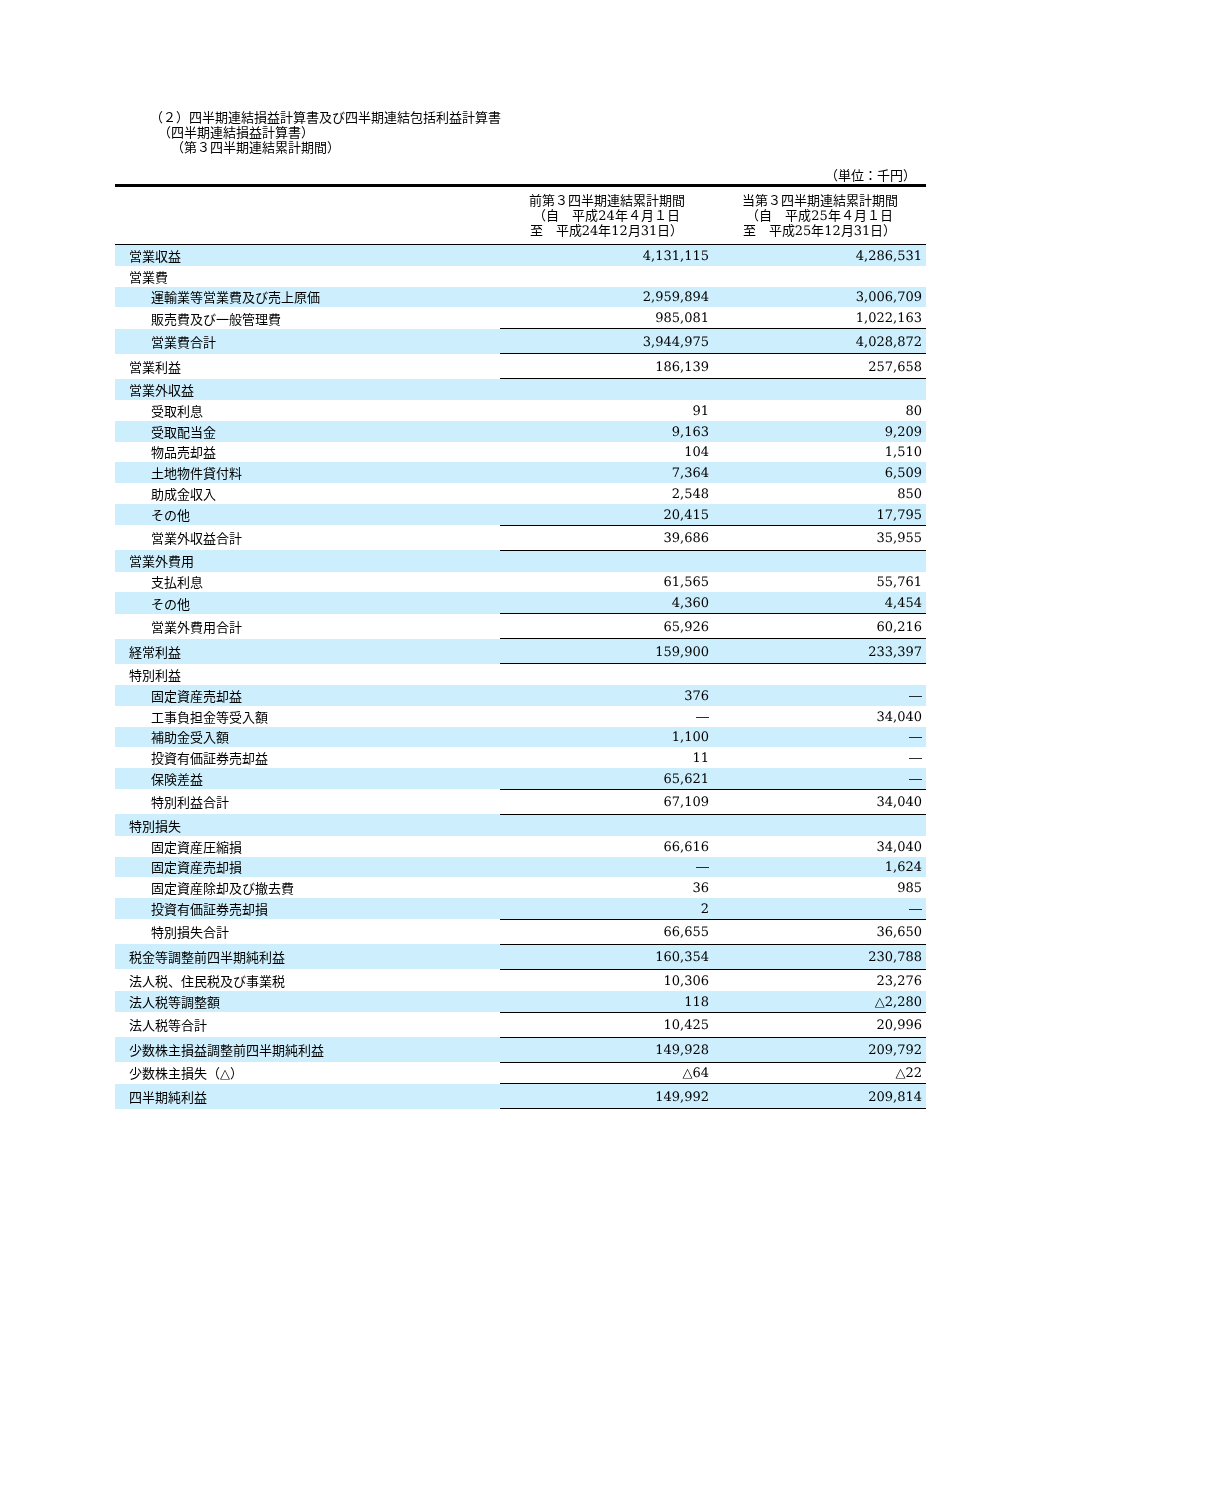（２）四半期連結損益計算書及び四半期連結包括利益計算書
（四半期連結損益計算書）
（第３四半期連結累計期間）
（単位：千円）
| | 前第３四半期連結累計期間 （自 平成24年４月１日 至 平成24年12月31日） | 当第３四半期連結累計期間 （自 平成25年４月１日 至 平成25年12月31日） |
| --- | --- | --- |
| 営業収益 | 4,131,115 | 4,286,531 |
| 営業費 | | |
| 運輸業等営業費及び売上原価 | 2,959,894 | 3,006,709 |
| 販売費及び一般管理費 | 985,081 | 1,022,163 |
| 営業費合計 | 3,944,975 | 4,028,872 |
| 営業利益 | 186,139 | 257,658 |
| 営業外収益 | | |
| 受取利息 | 91 | 80 |
| 受取配当金 | 9,163 | 9,209 |
| 物品売却益 | 104 | 1,510 |
| 土地物件貸付料 | 7,364 | 6,509 |
| 助成金収入 | 2,548 | 850 |
| その他 | 20,415 | 17,795 |
| 営業外収益合計 | 39,686 | 35,955 |
| 営業外費用 | | |
| 支払利息 | 61,565 | 55,761 |
| その他 | 4,360 | 4,454 |
| 営業外費用合計 | 65,926 | 60,216 |
| 経常利益 | 159,900 | 233,397 |
| 特別利益 | | |
| 固定資産売却益 | 376 | ― |
| 工事負担金等受入額 | ― | 34,040 |
| 補助金受入額 | 1,100 | ― |
| 投資有価証券売却益 | 11 | ― |
| 保険差益 | 65,621 | ― |
| 特別利益合計 | 67,109 | 34,040 |
| 特別損失 | | |
| 固定資産圧縮損 | 66,616 | 34,040 |
| 固定資産売却損 | ― | 1,624 |
| 固定資産除却及び撤去費 | 36 | 985 |
| 投資有価証券売却損 | 2 | ― |
| 特別損失合計 | 66,655 | 36,650 |
| 税金等調整前四半期純利益 | 160,354 | 230,788 |
| 法人税、住民税及び事業税 | 10,306 | 23,276 |
| 法人税等調整額 | 118 | △2,280 |
| 法人税等合計 | 10,425 | 20,996 |
| 少数株主損益調整前四半期純利益 | 149,928 | 209,792 |
| 少数株主損失（△） | △64 | △22 |
| 四半期純利益 | 149,992 | 209,814 |